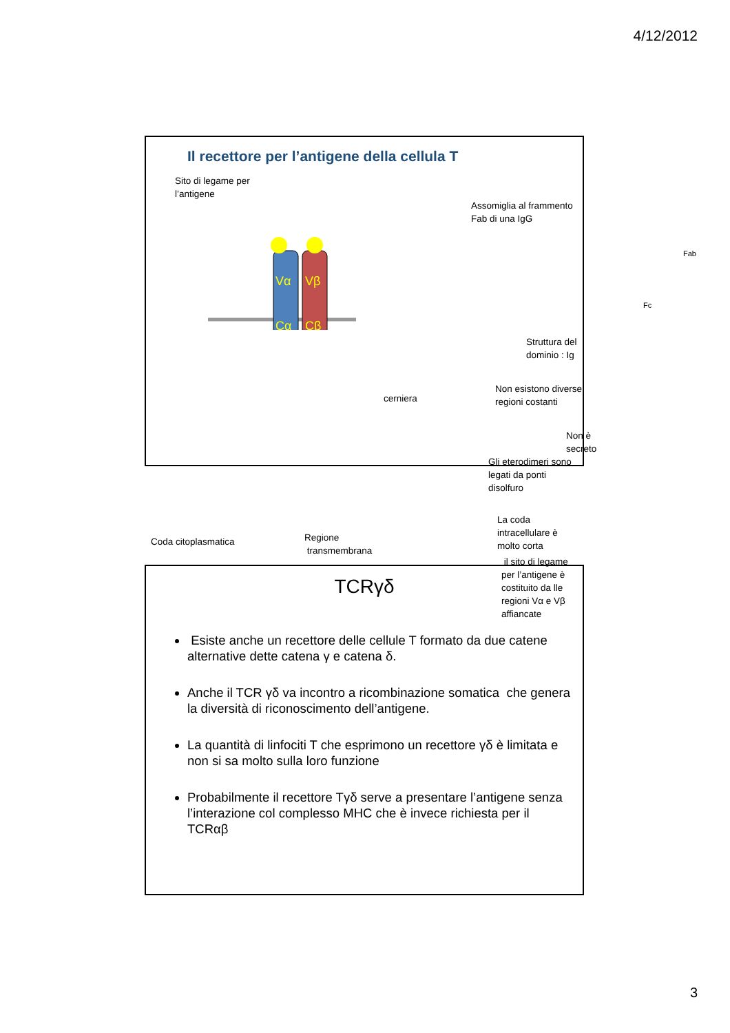4/12/2012
Il recettore per l’antigene della cellula T
Sito di legame per
l’antigene
Vα
Vβ
Cα
Cβ
cerniera
Coda citoplasmatica
Regione
transmembrana
Assomiglia al frammento Fab di una IgG
Fab
Fc
Struttura del dominio : Ig
Non esistono diverse regioni costanti
Non è secreto
Gli eterodimeri sono legati da ponti
disolfuro
La coda intracellulare è molto corta
il sito di legame per l’antigene è
costituito da lle regioni Vα e Vβ
affiancate
TCRγδ
Esiste anche un recettore delle cellule T formato da due catene alternative dette catena γ e catena δ.
Anche il TCR γδ va incontro a ricombinazione somatica che genera la diversità di riconoscimento dell’antigene.
La quantità di linfociti T che esprimono un recettore γδ è limitata e non si sa molto sulla loro funzione
Probabilmente il recettore Tγδ serve a presentare l’antigene senza l’interazione col complesso MHC che è invece richiesta per il TCRαβ
3